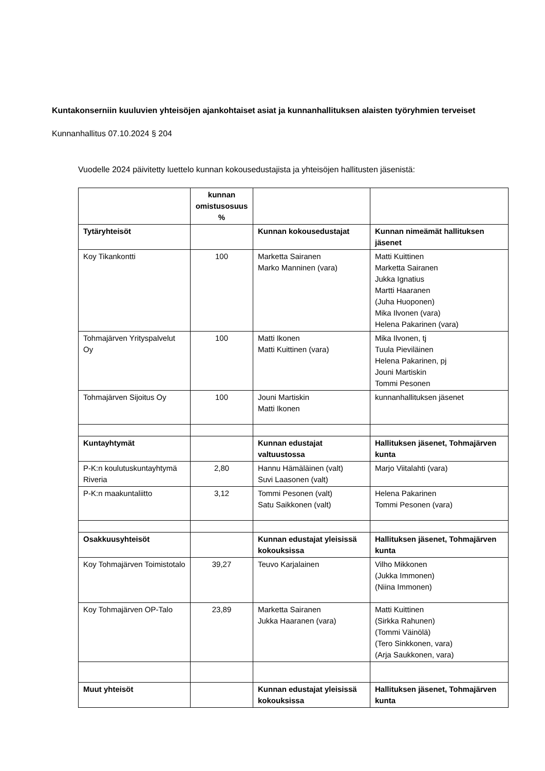Kuntakonserniin kuuluvien yhteisöjen ajankohtaiset asiat ja kunnanhallituksen alaisten työryhmien terveiset
Kunnanhallitus 07.10.2024 § 204
Vuodelle 2024 päivitetty luettelo kunnan kokousedustajista ja yhteisöjen hallitusten jäsenistä:
| | kunnan omistusosuus % | | |
| Tytäryhteisöt | | Kunnan kokousedustajat | Kunnan nimeämät hallituksen jäsenet |
| Koy Tikankontti | 100 | Marketta Sairanen Marko Manninen (vara) | Matti Kuittinen Marketta Sairanen Jukka Ignatius Martti Haaranen (Juha Huoponen) Mika Ilvonen (vara) Helena Pakarinen (vara) |
| Tohmajärven Yrityspalvelut Oy | 100 | Matti Ikonen Matti Kuittinen (vara) | Mika Ilvonen, tj Tuula Pieviläinen Helena Pakarinen, pj Jouni Martiskin Tommi Pesonen |
| Tohmajärven Sijoitus Oy | 100 | Jouni Martiskin Matti Ikonen | kunnanhallituksen jäsenet |
| Kuntayhtymät | | Kunnan edustajat valtuustossa | Hallituksen jäsenet, Tohmajärven kunta |
| P-K:n koulutuskuntayhtymä Riveria | 2,80 | Hannu Hämäläinen (valt) Suvi Laasonen (valt) | Marjo Viitalahti (vara) |
| P-K:n maakuntaliitto | 3,12 | Tommi Pesonen (valt) Satu Saikkonen (valt) | Helena Pakarinen Tommi Pesonen (vara) |
| Osakkuusyhteisöt | | Kunnan edustajat yleisissä kokouksissa | Hallituksen jäsenet, Tohmajärven kunta |
| Koy Tohmajärven Toimistotalo | 39,27 | Teuvo Karjalainen | Vilho Mikkonen (Jukka Immonen) (Niina Immonen) |
| Koy Tohmajärven OP-Talo | 23,89 | Marketta Sairanen Jukka Haaranen (vara) | Matti Kuittinen (Sirkka Rahunen) (Tommi Väinölä) (Tero Sinkkonen, vara) (Arja Saukkonen, vara) |
| Muut yhteisöt | | Kunnan edustajat yleisissä kokouksissa | Hallituksen jäsenet, Tohmajärven kunta |